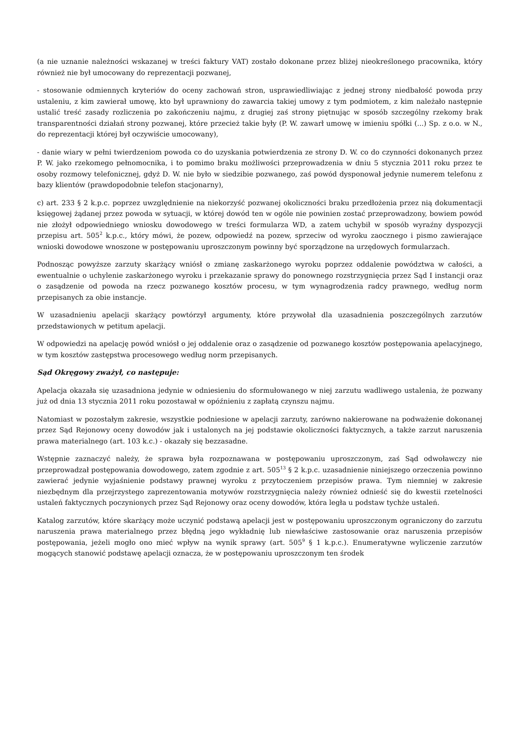(a nie uznanie należności wskazanej w treści faktury VAT) zostało dokonane przez bliżej nieokreślonego pracownika, który również nie był umocowany do reprezentacji pozwanej,
- stosowanie odmiennych kryteriów do oceny zachowań stron, usprawiedliwiając z jednej strony niedbałość powoda przy ustaleniu, z kim zawierał umowę, kto był uprawniony do zawarcia takiej umowy z tym podmiotem, z kim należało następnie ustalić treść zasady rozliczenia po zakończeniu najmu, z drugiej zaś strony piętnując w sposób szczególny rzekomy brak transparentności działań strony pozwanej, które przecież takie były (P. W. zawarł umowę w imieniu spółki (...) Sp. z o.o. w N., do reprezentacji której był oczywiście umocowany),
- danie wiary w pełni twierdzeniom powoda co do uzyskania potwierdzenia ze strony D. W. co do czynności dokonanych przez P. W. jako rzekomego pełnomocnika, i to pomimo braku możliwości przeprowadzenia w dniu 5 stycznia 2011 roku przez te osoby rozmowy telefonicznej, gdyż D. W. nie było w siedzibie pozwanego, zaś powód dysponował jedynie numerem telefonu z bazy klientów (prawdopodobnie telefon stacjonarny),
c) art. 233 § 2 k.p.c. poprzez uwzględnienie na niekorzyść pozwanej okoliczności braku przedłożenia przez nią dokumentacji księgowej żądanej przez powoda w sytuacji, w której dowód ten w ogóle nie powinien zostać przeprowadzony, bowiem powód nie złożył odpowiedniego wniosku dowodowego w treści formularza WD, a zatem uchybił w sposób wyraźny dyspozycji przepisu art. 505<sup>2</sup> k.p.c., który mówi, że pozew, odpowiedź na pozew, sprzeciw od wyroku zaocznego i pismo zawierające wnioski dowodowe wnoszone w postępowaniu uproszczonym powinny być sporządzone na urzędowych formularzach.
Podnosząc powyższe zarzuty skarżący wniósł o zmianę zaskarżonego wyroku poprzez oddalenie powództwa w całości, a ewentualnie o uchylenie zaskarżonego wyroku i przekazanie sprawy do ponownego rozstrzygnięcia przez Sąd I instancji oraz o zasądzenie od powoda na rzecz pozwanego kosztów procesu, w tym wynagrodzenia radcy prawnego, według norm przepisanych za obie instancje.
W uzasadnieniu apelacji skarżący powtórzył argumenty, które przywołał dla uzasadnienia poszczególnych zarzutów przedstawionych w petitum apelacji.
W odpowiedzi na apelację powód wniósł o jej oddalenie oraz o zasądzenie od pozwanego kosztów postępowania apelacyjnego, w tym kosztów zastępstwa procesowego według norm przepisanych.
Sąd Okręgowy zważył, co następuje:
Apelacja okazała się uzasadniona jedynie w odniesieniu do sformułowanego w niej zarzutu wadliwego ustalenia, że pozwany już od dnia 13 stycznia 2011 roku pozostawał w opóźnieniu z zapłatą czynszu najmu.
Natomiast w pozostałym zakresie, wszystkie podniesione w apelacji zarzuty, zarówno nakierowane na podważenie dokonanej przez Sąd Rejonowy oceny dowodów jak i ustalonych na jej podstawie okoliczności faktycznych, a także zarzut naruszenia prawa materialnego (art. 103 k.c.) - okazały się bezzasadne.
Wstępnie zaznaczyć należy, że sprawa była rozpoznawana w postępowaniu uproszczonym, zaś Sąd odwoławczy nie przeprowadzał postępowania dowodowego, zatem zgodnie z art. 505<sup>13</sup> § 2 k.p.c. uzasadnienie niniejszego orzeczenia powinno zawierać jedynie wyjaśnienie podstawy prawnej wyroku z przytoczeniem przepisów prawa. Tym niemniej w zakresie niezbędnym dla przejrzystego zaprezentowania motywów rozstrzygnięcia należy również odnieść się do kwestii rzetelności ustaleń faktycznych poczynionych przez Sąd Rejonowy oraz oceny dowodów, która legła u podstaw tychże ustaleń.
Katalog zarzutów, które skarżący może uczynić podstawą apelacji jest w postępowaniu uproszczonym ograniczony do zarzutu naruszenia prawa materialnego przez błędną jego wykładnię lub niewłaściwe zastosowanie oraz naruszenia przepisów postępowania, jeżeli mogło ono mieć wpływ na wynik sprawy (art. 505<sup>9</sup> § 1 k.p.c.). Enumeratywne wyliczenie zarzutów mogących stanowić podstawę apelacji oznacza, że w postępowaniu uproszczonym ten środek